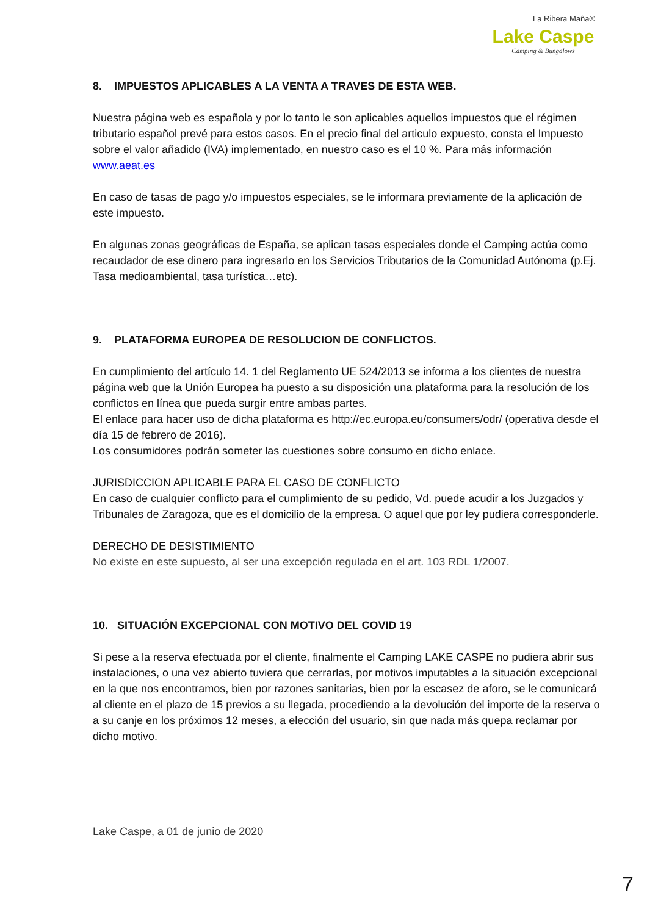La Ribera Maña®
Lake Caspe
Camping & Bungalows
8. IMPUESTOS APLICABLES A LA VENTA A TRAVES DE ESTA WEB.
Nuestra página web es española y por lo tanto le son aplicables aquellos impuestos que el régimen tributario español prevé para estos casos. En el precio final del articulo expuesto, consta el Impuesto sobre el valor añadido (IVA) implementado, en nuestro caso es el 10 %. Para más información www.aeat.es
En caso de tasas de pago y/o impuestos especiales, se le informara previamente de la aplicación de este impuesto.
En algunas zonas geográficas de España, se aplican tasas especiales donde el Camping actúa como recaudador de ese dinero para ingresarlo en los Servicios Tributarios de la Comunidad Autónoma (p.Ej. Tasa medioambiental, tasa turística…etc).
9. PLATAFORMA EUROPEA DE RESOLUCION DE CONFLICTOS.
En cumplimiento del artículo 14. 1 del Reglamento UE 524/2013 se informa a los clientes de nuestra página web que la Unión Europea ha puesto a su disposición una plataforma para la resolución de los conflictos en línea que pueda surgir entre ambas partes.
El enlace para hacer uso de dicha plataforma es http://ec.europa.eu/consumers/odr/ (operativa desde el día 15 de febrero de 2016).
Los consumidores podrán someter las cuestiones sobre consumo en dicho enlace.
JURISDICCION APLICABLE PARA EL CASO DE CONFLICTO
En caso de cualquier conflicto para el cumplimiento de su pedido, Vd. puede acudir a los Juzgados y Tribunales de Zaragoza, que es el domicilio de la empresa. O aquel que por ley pudiera corresponderle.
DERECHO DE DESISTIMIENTO
No existe en este supuesto, al ser una excepción regulada en el art. 103 RDL 1/2007.
10. SITUACIÓN EXCEPCIONAL CON MOTIVO DEL COVID 19
Si pese a la reserva efectuada por el cliente, finalmente el Camping LAKE CASPE no pudiera abrir sus instalaciones, o una vez abierto tuviera que cerrarlas, por motivos imputables a la situación excepcional en la que nos encontramos, bien por razones sanitarias, bien por la escasez de aforo, se le comunicará al cliente en el plazo de 15 previos a su llegada, procediendo a la devolución del importe de la reserva o a su canje en los próximos 12 meses, a elección del usuario, sin que nada más quepa reclamar por dicho motivo.
Lake Caspe, a 01 de junio de 2020
7